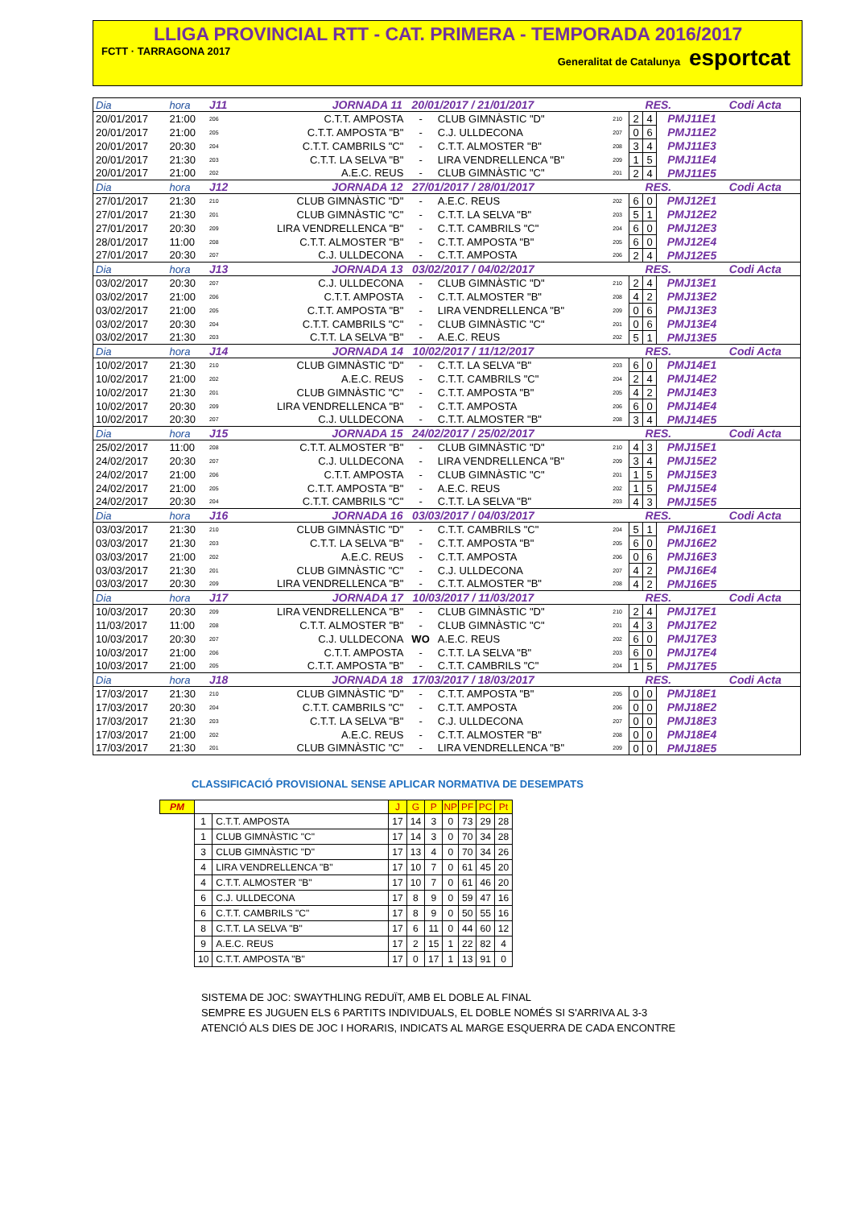LLIGA PROVINCIAL RTT - CAT. PRIMERA - TEMPORADA 2016/2017
FCTT · TARRAGONA 2017 Generalitat de Catalunya esportcat
| Dia | hora | J11 | JORNADA 11 20/01/2017 / 21/01/2017 | | | | | | RES. | | Codi Acta |
| 20/01/2017 | 21:00 | 206 | C.T.T. AMPOSTA | - | CLUB GIMNÀSTIC "D" | | 210 | 2 | 4 | PMJ11E1 | |
| 20/01/2017 | 21:00 | 205 | C.T.T. AMPOSTA "B" | - | C.J. ULLDECONA | | 207 | 0 | 6 | PMJ11E2 | |
| 20/01/2017 | 20:30 | 204 | C.T.T. CAMBRILS "C" | - | C.T.T. ALMOSTER "B" | | 208 | 3 | 4 | PMJ11E3 | |
| 20/01/2017 | 21:30 | 203 | C.T.T. LA SELVA "B" | - | LIRA VENDRELLENCA "B" | | 209 | 1 | 5 | PMJ11E4 | |
| 20/01/2017 | 21:00 | 202 | A.E.C. REUS | - | CLUB GIMNÀSTIC "C" | | 201 | 2 | 4 | PMJ11E5 | |
| Dia | hora | J12 | JORNADA 12 27/01/2017 / 28/01/2017 | | | | | | RES. | | Codi Acta |
| 27/01/2017 | 21:30 | 210 | CLUB GIMNÀSTIC "D" | - | A.E.C. REUS | | 202 | 6 | 0 | PMJ12E1 | |
| 27/01/2017 | 21:30 | 201 | CLUB GIMNÀSTIC "C" | - | C.T.T. LA SELVA "B" | | 203 | 5 | 1 | PMJ12E2 | |
| 27/01/2017 | 20:30 | 209 | LIRA VENDRELLENCA "B" | - | C.T.T. CAMBRILS "C" | | 204 | 6 | 0 | PMJ12E3 | |
| 28/01/2017 | 11:00 | 208 | C.T.T. ALMOSTER "B" | - | C.T.T. AMPOSTA "B" | | 205 | 6 | 0 | PMJ12E4 | |
| 27/01/2017 | 20:30 | 207 | C.J. ULLDECONA | - | C.T.T. AMPOSTA | | 206 | 2 | 4 | PMJ12E5 | |
| Dia | hora | J13 | JORNADA 13 03/02/2017 / 04/02/2017 | | | | | | RES. | | Codi Acta |
| 03/02/2017 | 20:30 | 207 | C.J. ULLDECONA | - | CLUB GIMNÀSTIC "D" | | 210 | 2 | 4 | PMJ13E1 | |
| 03/02/2017 | 21:00 | 206 | C.T.T. AMPOSTA | - | C.T.T. ALMOSTER "B" | | 208 | 4 | 2 | PMJ13E2 | |
| 03/02/2017 | 21:00 | 205 | C.T.T. AMPOSTA "B" | - | LIRA VENDRELLENCA "B" | | 209 | 0 | 6 | PMJ13E3 | |
| 03/02/2017 | 20:30 | 204 | C.T.T. CAMBRILS "C" | - | CLUB GIMNÀSTIC "C" | | 201 | 0 | 6 | PMJ13E4 | |
| 03/02/2017 | 21:30 | 203 | C.T.T. LA SELVA "B" | - | A.E.C. REUS | | 202 | 5 | 1 | PMJ13E5 | |
| Dia | hora | J14 | JORNADA 14 10/02/2017 / 11/12/2017 | | | | | | RES. | | Codi Acta |
| 10/02/2017 | 21:30 | 210 | CLUB GIMNÀSTIC "D" | - | C.T.T. LA SELVA "B" | | 203 | 6 | 0 | PMJ14E1 | |
| 10/02/2017 | 21:00 | 202 | A.E.C. REUS | - | C.T.T. CAMBRILS "C" | | 204 | 2 | 4 | PMJ14E2 | |
| 10/02/2017 | 21:30 | 201 | CLUB GIMNÀSTIC "C" | - | C.T.T. AMPOSTA "B" | | 205 | 4 | 2 | PMJ14E3 | |
| 10/02/2017 | 20:30 | 209 | LIRA VENDRELLENCA "B" | - | C.T.T. AMPOSTA | | 206 | 6 | 0 | PMJ14E4 | |
| 10/02/2017 | 20:30 | 207 | C.J. ULLDECONA | - | C.T.T. ALMOSTER "B" | | 208 | 3 | 4 | PMJ14E5 | |
| Dia | hora | J15 | JORNADA 15 24/02/2017 / 25/02/2017 | | | | | | RES. | | Codi Acta |
| 25/02/2017 | 11:00 | 208 | C.T.T. ALMOSTER "B" | - | CLUB GIMNÀSTIC "D" | | 210 | 4 | 3 | PMJ15E1 | |
| 24/02/2017 | 20:30 | 207 | C.J. ULLDECONA | - | LIRA VENDRELLENCA "B" | | 209 | 3 | 4 | PMJ15E2 | |
| 24/02/2017 | 21:00 | 206 | C.T.T. AMPOSTA | - | CLUB GIMNÀSTIC "C" | | 201 | 1 | 5 | PMJ15E3 | |
| 24/02/2017 | 21:00 | 205 | C.T.T. AMPOSTA "B" | - | A.E.C. REUS | | 202 | 1 | 5 | PMJ15E4 | |
| 24/02/2017 | 20:30 | 204 | C.T.T. CAMBRILS "C" | - | C.T.T. LA SELVA "B" | | 203 | 4 | 3 | PMJ15E5 | |
| Dia | hora | J16 | JORNADA 16 03/03/2017 / 04/03/2017 | | | | | | RES. | | Codi Acta |
| 03/03/2017 | 21:30 | 210 | CLUB GIMNÀSTIC "D" | - | C.T.T. CAMBRILS "C" | | 204 | 5 | 1 | PMJ16E1 | |
| 03/03/2017 | 21:30 | 203 | C.T.T. LA SELVA "B" | - | C.T.T. AMPOSTA "B" | | 205 | 6 | 0 | PMJ16E2 | |
| 03/03/2017 | 21:00 | 202 | A.E.C. REUS | - | C.T.T. AMPOSTA | | 206 | 0 | 6 | PMJ16E3 | |
| 03/03/2017 | 21:30 | 201 | CLUB GIMNÀSTIC "C" | - | C.J. ULLDECONA | | 207 | 4 | 2 | PMJ16E4 | |
| 03/03/2017 | 20:30 | 209 | LIRA VENDRELLENCA "B" | - | C.T.T. ALMOSTER "B" | | 208 | 4 | 2 | PMJ16E5 | |
| Dia | hora | J17 | JORNADA 17 10/03/2017 / 11/03/2017 | | | | | | RES. | | Codi Acta |
| 10/03/2017 | 20:30 | 209 | LIRA VENDRELLENCA "B" | - | CLUB GIMNÀSTIC "D" | | 210 | 2 | 4 | PMJ17E1 | |
| 11/03/2017 | 11:00 | 208 | C.T.T. ALMOSTER "B" | - | CLUB GIMNÀSTIC "C" | | 201 | 4 | 3 | PMJ17E2 | |
| 10/03/2017 | 20:30 | 207 | C.J. ULLDECONA | WO | A.E.C. REUS | | 202 | 6 | 0 | PMJ17E3 | |
| 10/03/2017 | 21:00 | 206 | C.T.T. AMPOSTA | - | C.T.T. LA SELVA "B" | | 203 | 6 | 0 | PMJ17E4 | |
| 10/03/2017 | 21:00 | 205 | C.T.T. AMPOSTA "B" | - | C.T.T. CAMBRILS "C" | | 204 | 1 | 5 | PMJ17E5 | |
| Dia | hora | J18 | JORNADA 18 17/03/2017 / 18/03/2017 | | | | | | RES. | | Codi Acta |
| 17/03/2017 | 21:30 | 210 | CLUB GIMNÀSTIC "D" | - | C.T.T. AMPOSTA "B" | | 205 | 0 | 0 | PMJ18E1 | |
| 17/03/2017 | 20:30 | 204 | C.T.T. CAMBRILS "C" | - | C.T.T. AMPOSTA | | 206 | 0 | 0 | PMJ18E2 | |
| 17/03/2017 | 21:30 | 203 | C.T.T. LA SELVA "B" | - | C.J. ULLDECONA | | 207 | 0 | 0 | PMJ18E3 | |
| 17/03/2017 | 21:00 | 202 | A.E.C. REUS | - | C.T.T. ALMOSTER "B" | | 208 | 0 | 0 | PMJ18E4 | |
| 17/03/2017 | 21:30 | 201 | CLUB GIMNÀSTIC "C" | - | LIRA VENDRELLENCA "B" | | 209 | 0 | 0 | PMJ18E5 | |
CLASSIFICACIÓ PROVISIONAL SENSE APLICAR NORMATIVA DE DESEMPATS
| PM | | | J | G | P | NP | PF | PC | Pt |
| --- | --- | --- | --- | --- | --- | --- | --- | --- | --- |
| | 1 | C.T.T. AMPOSTA | 17 | 14 | 3 | 0 | 73 | 29 | 28 |
| | 1 | CLUB GIMNÀSTIC "C" | 17 | 14 | 3 | 0 | 70 | 34 | 28 |
| | 3 | CLUB GIMNÀSTIC "D" | 17 | 13 | 4 | 0 | 70 | 34 | 26 |
| | 4 | LIRA VENDRELLENCA "B" | 17 | 10 | 7 | 0 | 61 | 45 | 20 |
| | 4 | C.T.T. ALMOSTER "B" | 17 | 10 | 7 | 0 | 61 | 46 | 20 |
| | 6 | C.J. ULLDECONA | 17 | 8 | 9 | 0 | 59 | 47 | 16 |
| | 6 | C.T.T. CAMBRILS "C" | 17 | 8 | 9 | 0 | 50 | 55 | 16 |
| | 8 | C.T.T. LA SELVA "B" | 17 | 6 | 11 | 0 | 44 | 60 | 12 |
| | 9 | A.E.C. REUS | 17 | 2 | 15 | 1 | 22 | 82 | 4 |
| | 10 | C.T.T. AMPOSTA "B" | 17 | 0 | 17 | 1 | 13 | 91 | 0 |
SISTEMA DE JOC: SWAYTHLING REDUÏT, AMB EL DOBLE AL FINAL
SEMPRE ES JUGUEN ELS 6 PARTITS INDIVIDUALS, EL DOBLE NOMÉS SI S'ARRIVA AL 3-3
ATENCIÓ ALS DIES DE JOC I HORARIS, INDICATS AL MARGE ESQUERRA DE CADA ENCONTRE